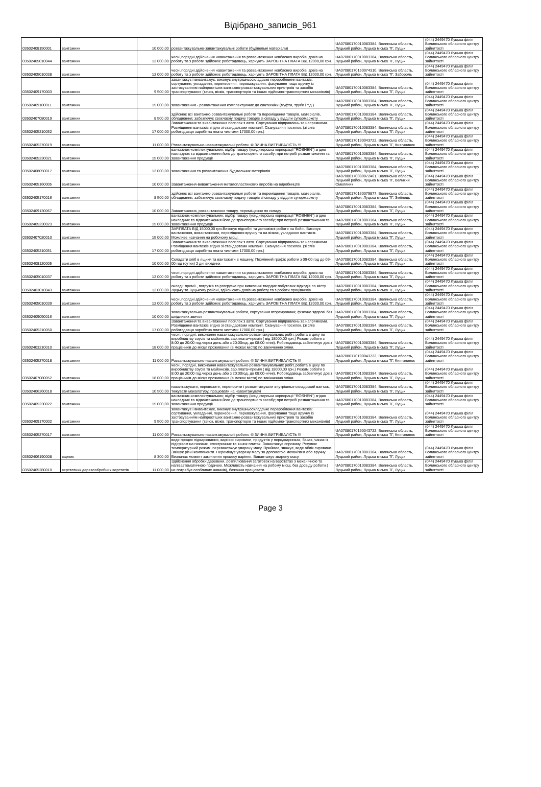Відібрано_записів_961
| 03502408150001 | вантажник | 10 000,00 | розвантажувально-завантажувальні роботи (будівельні матеріали) | UA07080170010083384, Волинська область, Луцький район, Луцька міська ТГ, Луцьк | (044) 2449470 Луцька філія Волинського обласного центру зайнятості |
| 03502405010044 | вантажник | 12 000,00 | чесні,порядні,здійснення навантаження та розвантаження ковбасних виробів, довіз на роботу та з роботи здійснює роботодавець, харчують ЗАРОБІТНА ПЛАТА ВІД 12000,00 грн. | UA07080170010083384, Волинська область, Луцький район, Луцька міська ТГ, Луцьк | (044) 2449470 Луцька філія Волинського обласного центру зайнятості |
| 03502405010038 | вантажник | 12 000,00 | чесні,порядні,здійснення навантаження та розвантаження ковбасних виробів, довіз на роботу та з роботи здійснює роботодавець, харчують ЗАРОБІТНА ПЛАТА ВІД 12000,00 грн. | UA07080170150074310, Волинська область, Луцький район, Луцька міська ТГ, Забороль | (044) 2449470 Луцька філія Волинського обласного центру зайнятості |
| 03502409170003 | вантажник | 9 500,00 | завантажує і вивантажує, виконує внутрішньоскладське перероблення вантажів: сортування, укладання, перенесення, переважування, фасування тощо вручну із застосуванням найпростіших вантажно-розвантажувальних пристроїв та засобів транспортування (тачок, візків, транспортерів та інших підйомно-транспортних механізмів) | UA07080170010083384, Волинська область, Луцький район, Луцька міська ТГ, Луцьк | (044) 2449470 Луцька філія Волинського обласного центру зайнятості |
| 03502409180011 | вантажник | 15 000,00 | завантаження - розвантаження комплектуючих до сантехніки (муфти, труби і т.д.) | UA07080170010083384, Волинська область, Луцький район, Луцька міська ТГ, Луцьк | (044) 2449470 Луцька філія Волинського обласного центру зайнятості |
| 03502407080019 | вантажник | 8 500,00 | здійснює всі вантажно-розвантажувальні роботи та переміщення товарів, матеріалів, обладнання; забезпечує своєчасну подачу товарів зі складу у відділи супермаркету | UA07080170010083384, Волинська область, Луцький район, Луцька міська ТГ, Луцьк | (044) 2449470 Луцька філія Волинського обласного центру зайнятості |
| 03502405210052 | вантажник | 17 000,00 | Завантаження та вивантаження посилок з авто. Сортування відправлень за напрямками. Розміщення вантажів згідно зі стандартами компанії. Сканування посилок. (зі слів роботодавця заробітна плата чистими 17000,00 грн.) | UA07080170010083384, Волинська область, Луцький район, Луцька міська ТГ, Луцьк | (044) 2449470 Луцька філія Волинського обласного центру зайнятості |
| 03502405270019 | вантажник | 11 000,00 | Розвантажувально-навантажувальні роботи. ФІЗИЧНА ВИТРИВАЛІСТЬ !!! | UA07080170190043722, Волинська область, Луцький район, Луцька міська ТГ, Княгининок | (044) 2449470 Луцька філія Волинського обласного центру зайнятості |
| 03502405230021 | вантажник | 15 000,00 | вантажник-комплектувальник; відбір товару (кондитерська корпорації "ROSHEN") згідно накладних та відвантаження його до транспортного засобу; при потребі розвантаження та завантаження продукції | UA07080170010083384, Волинська область, Луцький район, Луцька міська ТГ, Луцьк | (044) 2449470 Луцька філія Волинського обласного центру зайнятості |
| 03502408050017 | вантажник | 12 000,00 | завантаження та розвантаження будівельних матеріалів | UA07080170010083384, Волинська область, Луцький район, Луцька міська ТГ, Луцьк | (044) 2449470 Луцька філія Волинського обласного центру зайнятості |
| 03502405160005 | вантажник | 10 000,00 | Завантаження-вивантаження металопластикових виробів на виробництві | UA07080170080072461, Волинська область, Луцький район, Луцька міська ТГ, Великий Омеляник | (044) 2449470 Луцька філія Волинського обласного центру зайнятості |
| 03502405170016 | вантажник | 8 500,00 | здійснює всі вантажно-розвантажувальні роботи та переміщення товарів, матеріалів, обладнання; забезпечує своєчасну подачу товарів зі складу у відділи супермаркету | UA07080170160079877, Волинська область, Луцький район, Луцька міська ТГ, Зміїнець | (044) 2449470 Луцька філія Волинського обласного центру зайнятості |
| 03502409130067 | вантажник | 10 000,00 | Завантаження, розвантаження товару, переміщення по складу | UA07080170010083384, Волинська область, Луцький район, Луцька міська ТГ, Луцьк | (044) 2449470 Луцька філія Волинського обласного центру зайнятості |
| 03502405230023 | вантажник | 15 000,00 | вантажник-комплектувальник; відбір товару (кондитерська корпорації "ROSHEN") згідно накладних та відвантаження його до транспортного засобу; при потребі розвантаження та завантаження продукції | UA07080170010083384, Волинська область, Луцький район, Луцька міська ТГ, Луцьк | (044) 2449470 Луцька філія Волинського обласного центру зайнятості |
| 03502407020010 | вантажник | 15 000,00 | ЗАР.ПЛАТА ВІД 15000,00 грн.Виконує підсобні та допоміжні роботи на бойні. Виконує вантаження, вивантаження, переміщення вручну та на візках, укладання вантажів. Можливе навчання на робочому місці. | UA07080170010083384, Волинська область, Луцький район, Луцька міська ТГ, Луцьк | (044) 2449470 Луцька філія Волинського обласного центру зайнятості |
| 03502405210051 | вантажник | 17 000,00 | Завантаження та вивантаження посилок з авто. Сортування відправлень за напрямками. Розміщення вантажів згідно зі стандартами компанії. Сканування посилок. (зі слів роботодавця заробітна плата чистими 17000,00 грн.) | UA07080170010083384, Волинська область, Луцький район, Луцька міська ТГ, Луцьк | (044) 2449470 Луцька філія Волинського обласного центру зайнятості |
| 03502408120005 | вантажник | 10 000,00 | Складати хліб в ящики та вантажити в машину. Позмінний графік роботи з 09-00 год до 09-00 год (сутки) 2 дні вихідних | UA07080170010083384, Волинська область, Луцький район, Луцька міська ТГ, Луцьк | (044) 2449470 Луцька філія Волинського обласного центру зайнятості |
| 03502405010037 | вантажник | 12 000,00 | чесні,порядні,здійснення навантаження та розвантаження ковбасних виробів, довіз на роботу та з роботи здійснює роботодавець, харчують ЗАРОБІТНА ПЛАТА ВІД 12000,00 грн. | UA07080170010083384, Волинська область, Луцький район, Луцька міська ТГ, Луцьк | (044) 2449470 Луцька філія Волинського обласного центру зайнятості |
| 03502403010043 | вантажник | 12 000,00 | оклад+ премії , погрузка та розгрузка при вивезенні твердих побутових відходів по місту Луцьку та Луцькому районі, здійснюють довіз на роботу та з роботи працівників | UA07080170010083384, Волинська область, Луцький район, Луцька міська ТГ, Луцьк | (044) 2449470 Луцька філія Волинського обласного центру зайнятості |
| 03502405010039 | вантажник | 12 000,00 | чесні,порядні,здійснення навантаження та розвантаження ковбасних виробів, довіз на роботу та з роботи здійснює роботодавець, харчують ЗАРОБІТНА ПЛАТА ВІД 12000,00 грн. | UA07080170010083384, Волинська область, Луцький район, Луцька міська ТГ, Луцьк | (044) 2449470 Луцька філія Волинського обласного центру зайнятості |
| 03502409090016 | вантажник | 10 000,00 | завантажувально-розвантажувальні роботи, сортування вторсировини; фізично здорові без шкідливих звичок | UA07080170010083384, Волинська область, Луцький район, Луцька міська ТГ, Луцьк | (044) 2449470 Луцька філія Волинського обласного центру зайнятості |
| 03502405210050 | вантажник | 17 000,00 | Завантаження та вивантаження посилок з авто. Сортування відправлень за напрямками. Розміщення вантажів згідно зі стандартами компанії. Сканування посилок. (зі слів роботодавця заробітна плата чистими 17000,00 грн.) | UA07080170010083384, Волинська область, Луцький район, Луцька міська ТГ, Луцьк | (044) 2449470 Луцька філія Волинського обласного центру зайнятості |
| 03502403210010 | вантажник | 18 000,00 | чесні, порядні, виконання навантажувально-розвантажувальних робіт, робота в цеху по виробництву соусів та майонезів. зар.плата+премія ( від 18000,00 грн.) Режим роботи з 8:00 до 20:00 год.через день або з 20:00год. до 08:00-нічні). Роботодавець забезпечує довіз працівників до місця проживання (в межах міста) по закінченню зміни. | UA07080170010083384, Волинська область, Луцький район, Луцька міська ТГ, Луцьк | (044) 2449470 Луцька філія Волинського обласного центру зайнятості |
| 03502405270018 | вантажник | 11 000,00 | Розвантажувально-навантажувальні роботи. ФІЗИЧНА ВИТРИВАЛІСТЬ !!! | UA07080170190043722, Волинська область, Луцький район, Луцька міська ТГ, Княгининок | (044) 2449470 Луцька філія Волинського обласного центру зайнятості |
| 03502407080052 | вантажник | 18 000,00 | чесні, порядні, виконання навантажувально-розвантажувальних робіт, робота в цеху по виробництву соусів та майонезів. зар.плата+премія ( від 18000,00 грн.) Режим роботи з 8:00 до 20:00 год.через день або з 20:00год. до 08:00-нічні). Роботодавець забезпечує довіз працівників до місця проживання (в межах міста) по закінченню зміни. | UA07080170010083384, Волинська область, Луцький район, Луцька міська ТГ, Луцьк | (044) 2449470 Луцька філія Волинського обласного центру зайнятості |
| 03502406260018 | вантажник | 10 500,00 | навантажувати, перевозити, переносити і розвантажувати внутрішньо-складський вантаж, тюкувати макалатуру, працювати на навантажувачі | UA07080170010083384, Волинська область, Луцький район, Луцька міська ТГ, Луцьк | (044) 2449470 Луцька філія Волинського обласного центру зайнятості |
| 03502405230022 | вантажник | 15 000,00 | вантажник-комплектувальник; відбір товару (кондитерська корпорації "ROSHEN") згідно накладних та відвантаження його до транспортного засобу; при потребі розвантаження та завантаження продукції | UA07080170010083384, Волинська область, Луцький район, Луцька міська ТГ, Луцьк | (044) 2449470 Луцька філія Волинського обласного центру зайнятості |
| 03502409170002 | вантажник | 9 500,00 | завантажує і вивантажує, виконує внутрішньоскладське перероблення вантажів: сортування, укладання, перенесення, переважування, фасування тощо вручну із застосуванням найпростіших вантажно-розвантажувальних пристроїв та засобів транспортування (тачок, візків, транспортерів та інших підйомно-транспортних механізмів) | UA07080170010083384, Волинська область, Луцький район, Луцька міська ТГ, Луцьк | (044) 2449470 Луцька філія Волинського обласного центру зайнятості |
| 03502405270017 | вантажник | 11 000,00 | Розвантажувально-навантажувальні роботи. ФІЗИЧНА ВИТРИВАЛІСТЬ !!! | UA07080170190043722, Волинська область, Луцький район, Луцька міська ТГ, Княгининок | (044) 2449470 Луцька філія Волинського обласного центру зайнятості |
| 03502406190008 | варник | 8 300,00 | веде процес підварювання, варіння сировини, продуктів у передварниках, баках, чанах із підігрівом на газових, електричних та інших плитах. Завантажує сировину. Регулює температурний режим, перевантажує уварену масу. Приймає, зважує, веде облік сировини. Змішує різні компоненти. Перемішує уварену масу за допомогою механізмів або вручну. Визначає момент закінчення процесу варіння. Вивантажує зварену масу. | UA07080170010083384, Волинська область, Луцький район, Луцька міська ТГ, Луцьк | (044) 2449470 Луцька філія Волинського обласного центру зайнятості |
| 03502405280010 | верстатник деревообробних верстатів | 11 000,00 | Здійснення обробки деревени, розпилювання заготовок на верстатах з механічною та напівавтоматичною подачею. Можливість навчання на робому місці, без досвіду роботи ( не потребує особливих навиків), бажання працювати. | UA07080170010083384, Волинська область, Луцький район, Луцька міська ТГ, Луцьк | (044) 2449470 Луцька філія Волинського обласного центру зайнятості |
Page 3